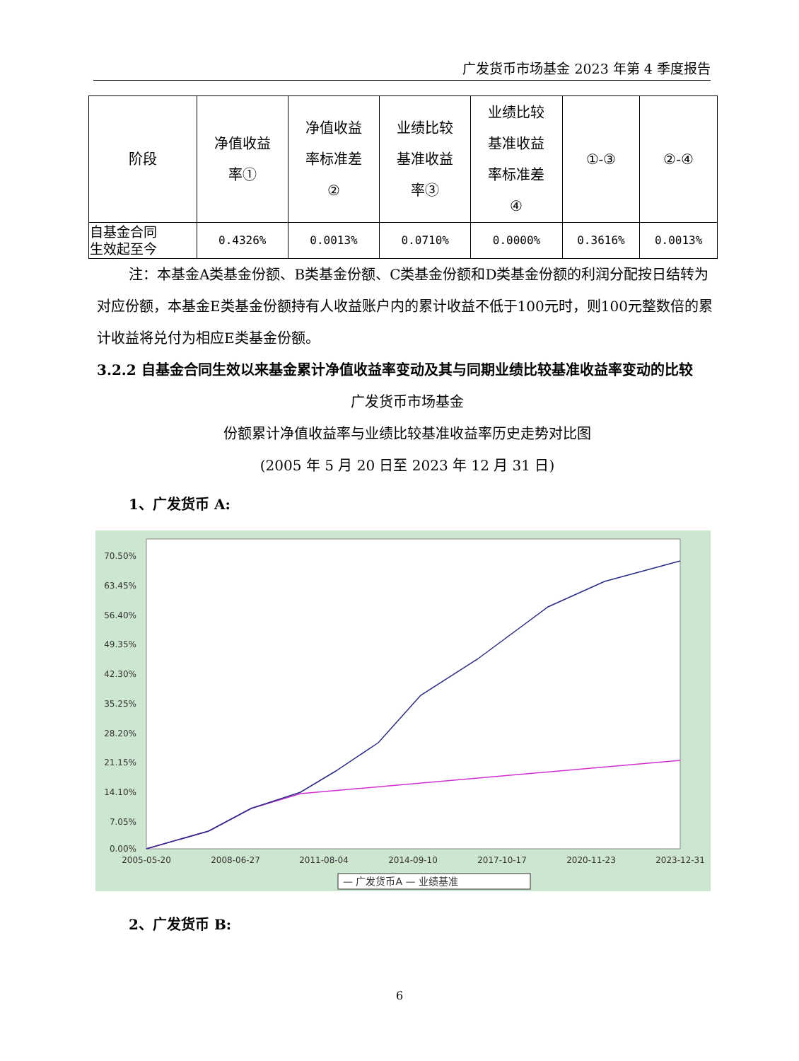广发货币市场基金 2023 年第 4 季度报告
| 阶段 | 净值收益 率① | 净值收益 率标准差 ② | 业绩比较 基准收益 率③ | 业绩比较 基准收益 率标准差 ④ | ①-③ | ②-④ |
| 自基金合同 生效起至今 | 0.4326% | 0.0013% | 0.0710% | 0.0000% | 0.3616% | 0.0013% |
注：本基金A类基金份额、B类基金份额、C类基金份额和D类基金份额的利润分配按日结转为对应份额，本基金E类基金份额持有人收益账户内的累计收益不低于100元时，则100元整数倍的累计收益将兑付为相应E类基金份额。
3.2.2 自基金合同生效以来基金累计净值收益率变动及其与同期业绩比较基准收益率变动的比较
广发货币市场基金
份额累计净值收益率与业绩比较基准收益率历史走势对比图
(2005 年 5 月 20 日至 2023 年 12 月 31 日)
1、广发货币 A:
70.50%
63.45%
56.40%
49.35%
42.30%
35.25%
28.20%
21.15%
14.10%
7.05%
0.00%
2005-05-20
2008-06-27
2011-08-04
2014-09-10
2017-10-17
2020-11-23
2023-12-31
— 广发货币A — 业绩基准
2、广发货币 B:
6